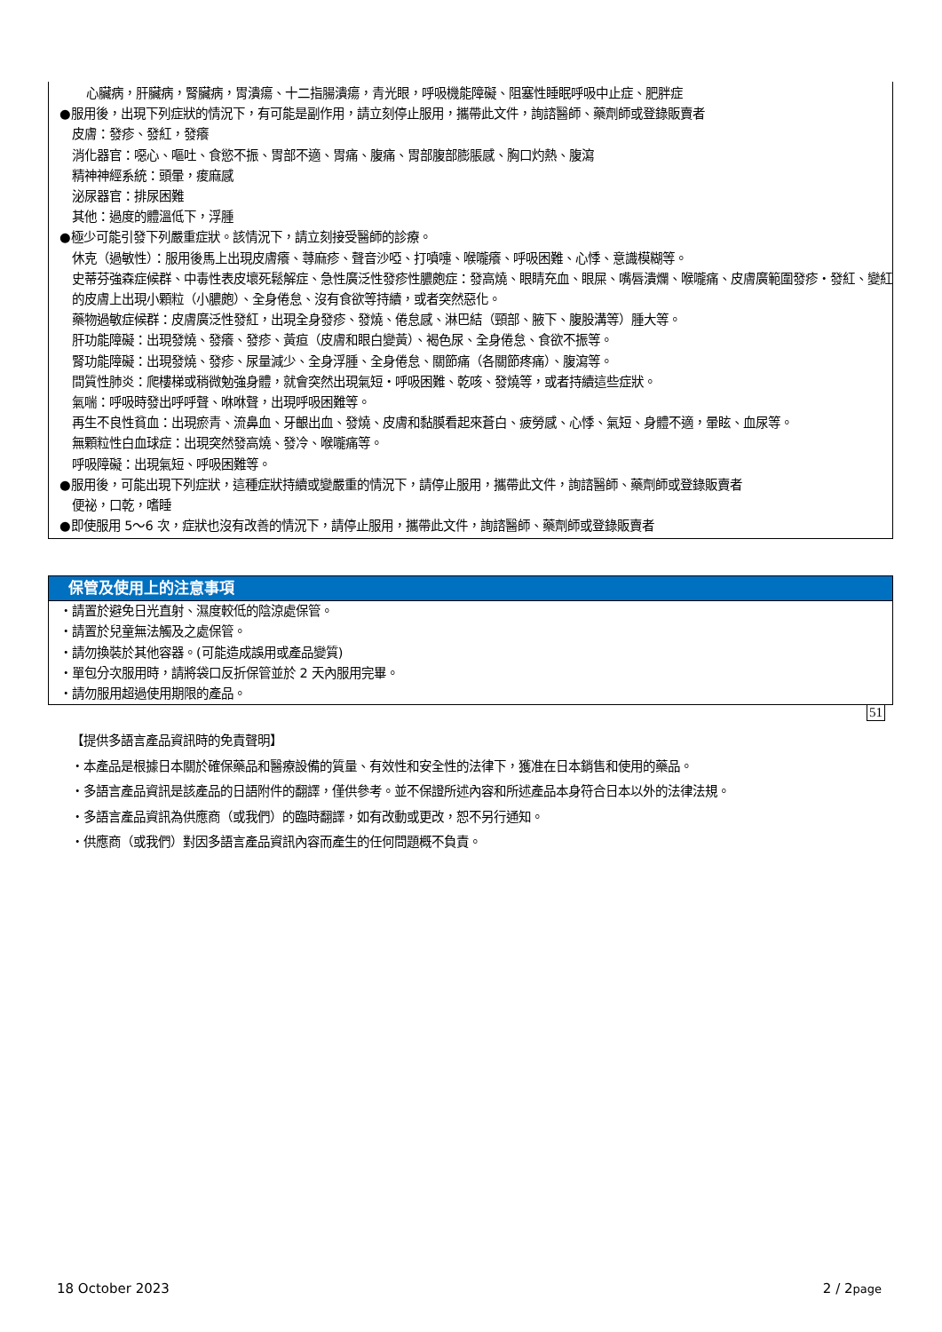心臟病，肝臟病，腎臟病，胃潰瘍、十二指腸潰瘍，青光眼，呼吸機能障礙、阻塞性睡眠呼吸中止症、肥胖症
●服用後，出現下列症狀的情況下，有可能是副作用，請立刻停止服用，攜帶此文件，詢諮醫師、藥劑師或登錄販賣者
皮膚：發疹、發紅，發癢
消化器官：噁心、嘔吐、食慾不振、胃部不適、胃痛、腹痛、胃部腹部膨脹感、胸口灼熱、腹瀉
精神神經系統：頭暈，痠麻感
泌尿器官：排尿困難
其他：過度的體溫低下，浮腫
●極少可能引發下列嚴重症狀。該情況下，請立刻接受醫師的診療。
休克（過敏性）：服用後馬上出現皮膚癢、蕁麻疹、聲音沙啞、打噴嚏、喉嚨癢、呼吸困難、心悸、意識模糊等。
史蒂芬強森症候群、中毒性表皮壞死鬆解症、急性廣泛性發疹性膿皰症：發高燒、眼睛充血、眼屎、嘴唇潰爛、喉嚨痛、皮膚廣範圍發疹・發紅、變紅的皮膚上出現小顆粒（小膿皰）、全身倦怠、沒有食欲等持續，或者突然惡化。
藥物過敏症候群：皮膚廣泛性發紅，出現全身發疹、發燒、倦怠感、淋巴結（頸部、腋下、腹股溝等）腫大等。
肝功能障礙：出現發燒、發癢、發疹、黃疸（皮膚和眼白變黃）、褐色尿、全身倦怠、食欲不振等。
腎功能障礙：出現發燒、發疹、尿量減少、全身浮腫、全身倦怠、關節痛（各關節疼痛）、腹瀉等。
間質性肺炎：爬樓梯或稍微勉強身體，就會突然出現氣短・呼吸困難、乾咳、發燒等，或者持續這些症狀。
氣喘：呼吸時發出呼呼聲、咻咻聲，出現呼吸困難等。
再生不良性貧血：出現瘀青、流鼻血、牙齦出血、發燒、皮膚和黏膜看起來蒼白、疲勞感、心悸、氣短、身體不適，暈眩、血尿等。
無顆粒性白血球症：出現突然發高燒、發冷、喉嚨痛等。
呼吸障礙：出現氣短、呼吸困難等。
●服用後，可能出現下列症狀，這種症狀持續或變嚴重的情況下，請停止服用，攜帶此文件，詢諮醫師、藥劑師或登錄販賣者
便祕，口乾，嗜睡
●即使服用 5～6 次，症狀也沒有改善的情況下，請停止服用，攜帶此文件，詢諮醫師、藥劑師或登錄販賣者
保管及使用上的注意事項
・請置於避免日光直射、濕度較低的陰涼處保管。
・請置於兒童無法觸及之處保管。
・請勿換裝於其他容器。(可能造成誤用或產品變質)
・單包分次服用時，請將袋口反折保管並於 2 天內服用完畢。
・請勿服用超過使用期限的產品。
51
【提供多語言產品資訊時的免責聲明】
・本產品是根據日本關於確保藥品和醫療設備的質量、有效性和安全性的法律下，獲准在日本銷售和使用的藥品。
・多語言產品資訊是該產品的日語附件的翻譯，僅供參考。並不保證所述內容和所述產品本身符合日本以外的法律法規。
・多語言產品資訊為供應商（或我們）的臨時翻譯，如有改動或更改，恕不另行通知。
・供應商（或我們）對因多語言產品資訊內容而產生的任何問題概不負責。
18 October 2023 2 / 2page